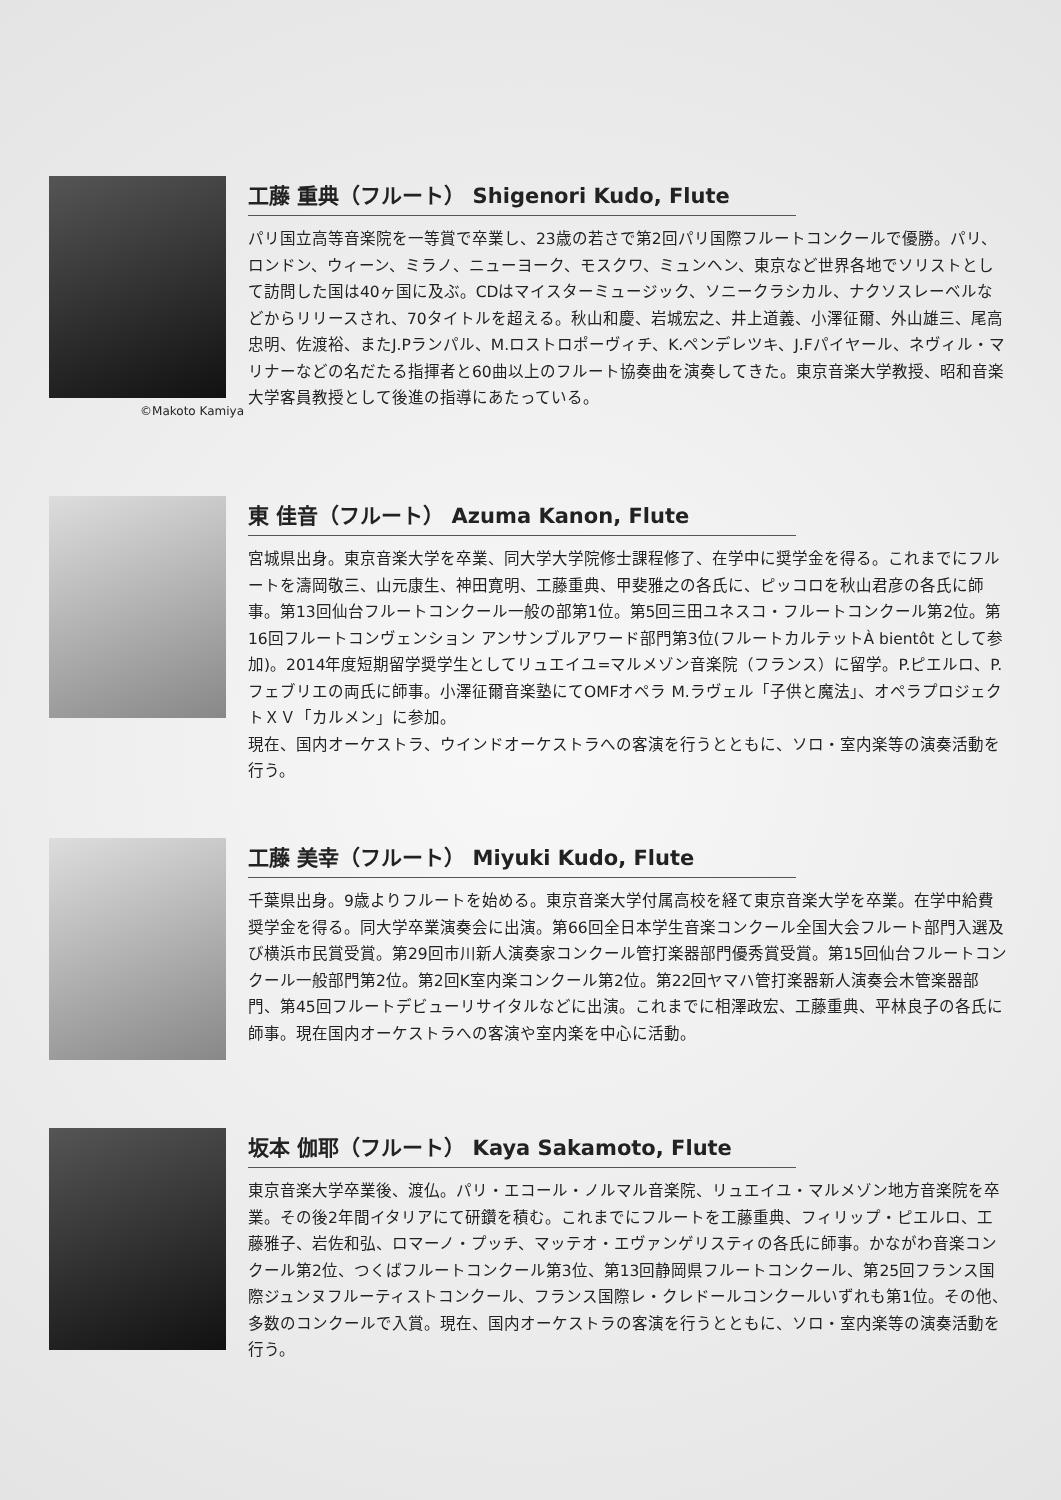©Makoto Kamiya
工藤 重典（フルート） Shigenori Kudo, Flute
パリ国立高等音楽院を一等賞で卒業し、23歳の若さで第2回パリ国際フルートコンクールで優勝。パリ、ロンドン、ウィーン、ミラノ、ニューヨーク、モスクワ、ミュンヘン、東京など世界各地でソリストとして訪問した国は40ヶ国に及ぶ。CDはマイスターミュージック、ソニークラシカル、ナクソスレーベルなどからリリースされ、70タイトルを超える。秋山和慶、岩城宏之、井上道義、小澤征爾、外山雄三、尾高忠明、佐渡裕、またJ.Pランパル、M.ロストロポーヴィチ、K.ペンデレツキ、J.Fパイヤール、ネヴィル・マリナーなどの名だたる指揮者と60曲以上のフルート協奏曲を演奏してきた。東京音楽大学教授、昭和音楽大学客員教授として後進の指導にあたっている。
東 佳音（フルート） Azuma Kanon, Flute
宮城県出身。東京音楽大学を卒業、同大学大学院修士課程修了、在学中に奨学金を得る。これまでにフルートを濤岡敬三、山元康生、神田寛明、工藤重典、甲斐雅之の各氏に、ピッコロを秋山君彦の各氏に師事。第13回仙台フルートコンクール一般の部第1位。第5回三田ユネスコ・フルートコンクール第2位。第16回フルートコンヴェンション アンサンブルアワード部門第3位(フルートカルテットÀ bientôt として参加)。2014年度短期留学奨学生としてリュエイユ=マルメゾン音楽院（フランス）に留学。P.ピエルロ、P.フェブリエの両氏に師事。小澤征爾音楽塾にてOMFオペラ M.ラヴェル「子供と魔法」、オペラプロジェクトＸＶ「カルメン」に参加。
現在、国内オーケストラ、ウインドオーケストラへの客演を行うとともに、ソロ・室内楽等の演奏活動を行う。
工藤 美幸（フルート） Miyuki Kudo, Flute
千葉県出身。9歳よりフルートを始める。東京音楽大学付属高校を経て東京音楽大学を卒業。在学中給費奨学金を得る。同大学卒業演奏会に出演。第66回全日本学生音楽コンクール全国大会フルート部門入選及び横浜市民賞受賞。第29回市川新人演奏家コンクール管打楽器部門優秀賞受賞。第15回仙台フルートコンクール一般部門第2位。第2回K室内楽コンクール第2位。第22回ヤマハ管打楽器新人演奏会木管楽器部門、第45回フルートデビューリサイタルなどに出演。これまでに相澤政宏、工藤重典、平林良子の各氏に師事。現在国内オーケストラへの客演や室内楽を中心に活動。
坂本 伽耶（フルート） Kaya Sakamoto, Flute
東京音楽大学卒業後、渡仏。パリ・エコール・ノルマル音楽院、リュエイユ・マルメゾン地方音楽院を卒業。その後2年間イタリアにて研鑽を積む。これまでにフルートを工藤重典、フィリップ・ピエルロ、工藤雅子、岩佐和弘、ロマーノ・プッチ、マッテオ・エヴァンゲリスティの各氏に師事。かながわ音楽コンクール第2位、つくばフルートコンクール第3位、第13回静岡県フルートコンクール、第25回フランス国際ジュンヌフルーティストコンクール、フランス国際レ・クレドールコンクールいずれも第1位。その他、多数のコンクールで入賞。現在、国内オーケストラの客演を行うとともに、ソロ・室内楽等の演奏活動を行う。